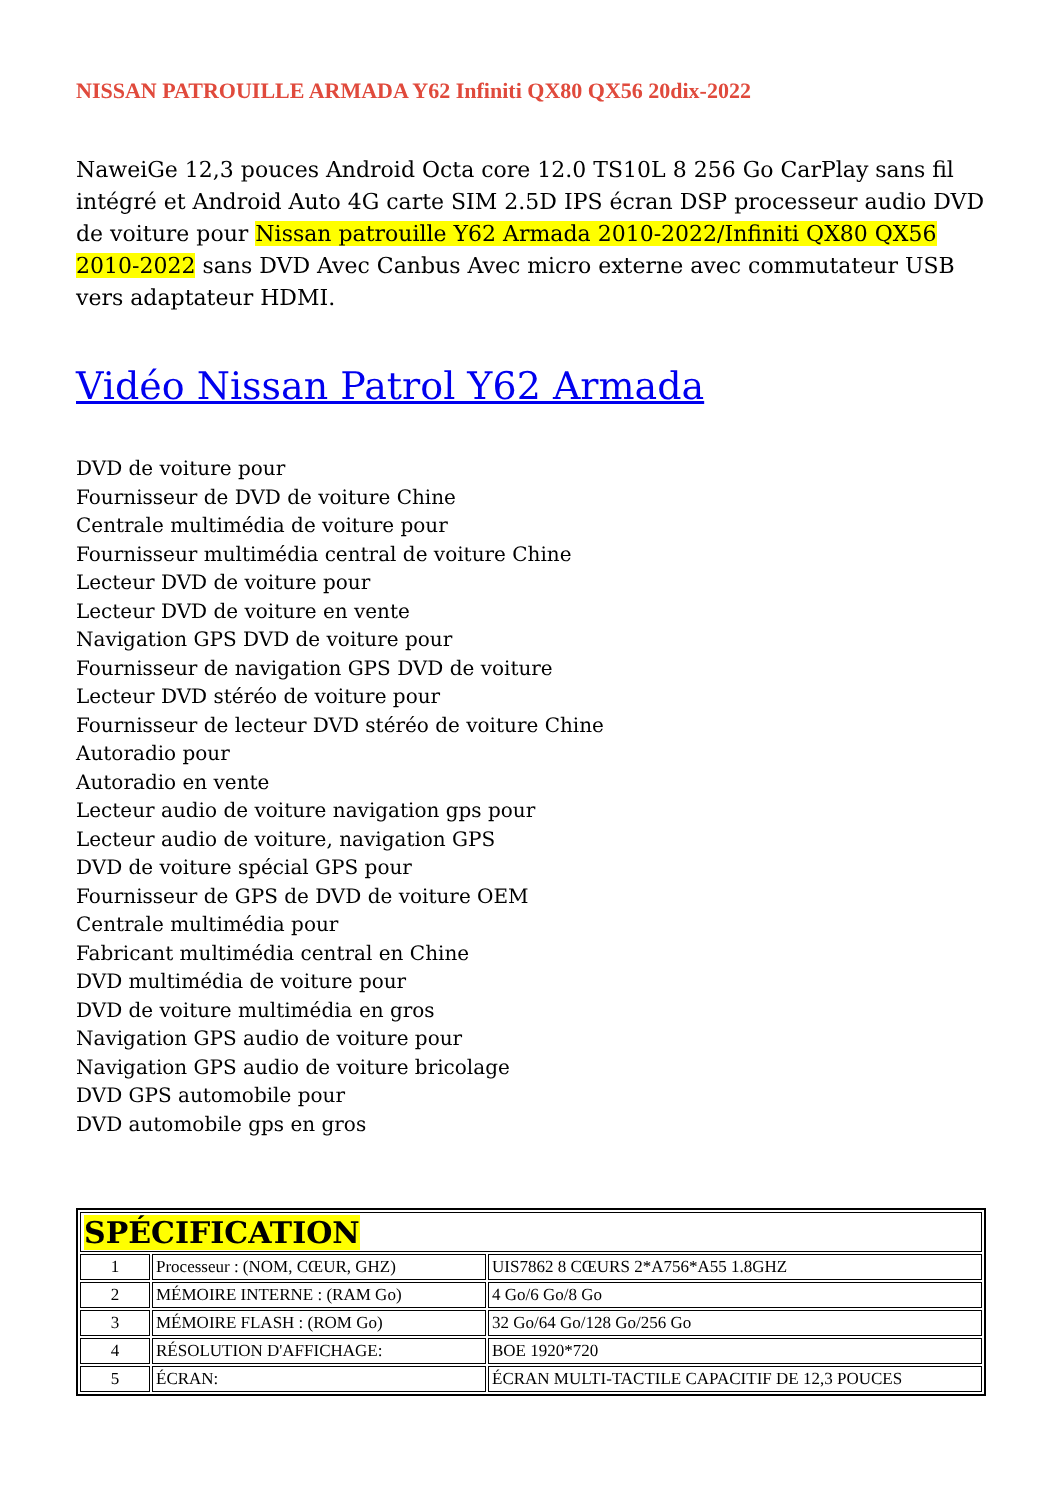NISSAN PATROUILLE ARMADA Y62 Infiniti QX80 QX56 20dix-2022
NaweiGe 12,3 pouces Android Octa core 12.0 TS10L 8 256 Go CarPlay sans fil intégré et Android Auto 4G carte SIM 2.5D IPS écran DSP processeur audio DVD de voiture pour Nissan patrouille Y62 Armada 2010-2022/Infiniti QX80 QX56 2010-2022 sans DVD Avec Canbus Avec micro externe avec commutateur USB vers adaptateur HDMI.
Vidéo Nissan Patrol Y62 Armada
DVD de voiture pour
Fournisseur de DVD de voiture Chine
Centrale multimédia de voiture pour
Fournisseur multimédia central de voiture Chine
Lecteur DVD de voiture pour
Lecteur DVD de voiture en vente
Navigation GPS DVD de voiture pour
Fournisseur de navigation GPS DVD de voiture
Lecteur DVD stéréo de voiture pour
Fournisseur de lecteur DVD stéréo de voiture Chine
Autoradio pour
Autoradio en vente
Lecteur audio de voiture navigation gps pour
Lecteur audio de voiture, navigation GPS
DVD de voiture spécial GPS pour
Fournisseur de GPS de DVD de voiture OEM
Centrale multimédia pour
Fabricant multimédia central en Chine
DVD multimédia de voiture pour
DVD de voiture multimédia en gros
Navigation GPS audio de voiture pour
Navigation GPS audio de voiture bricolage
DVD GPS automobile pour
DVD automobile gps en gros
| SPÉCIFICATION | | |
| --- | --- | --- |
| 1 | Processeur : (NOM, CŒUR, GHZ) | UIS7862 8 CŒURS 2*A756*A55 1.8GHZ |
| 2 | MÉMOIRE INTERNE : (RAM Go) | 4 Go/6 Go/8 Go |
| 3 | MÉMOIRE FLASH : (ROM Go) | 32 Go/64 Go/128 Go/256 Go |
| 4 | RÉSOLUTION D'AFFICHAGE: | BOE 1920*720 |
| 5 | ÉCRAN: | ÉCRAN MULTI-TACTILE CAPACITIF DE 12,3 POUCES |